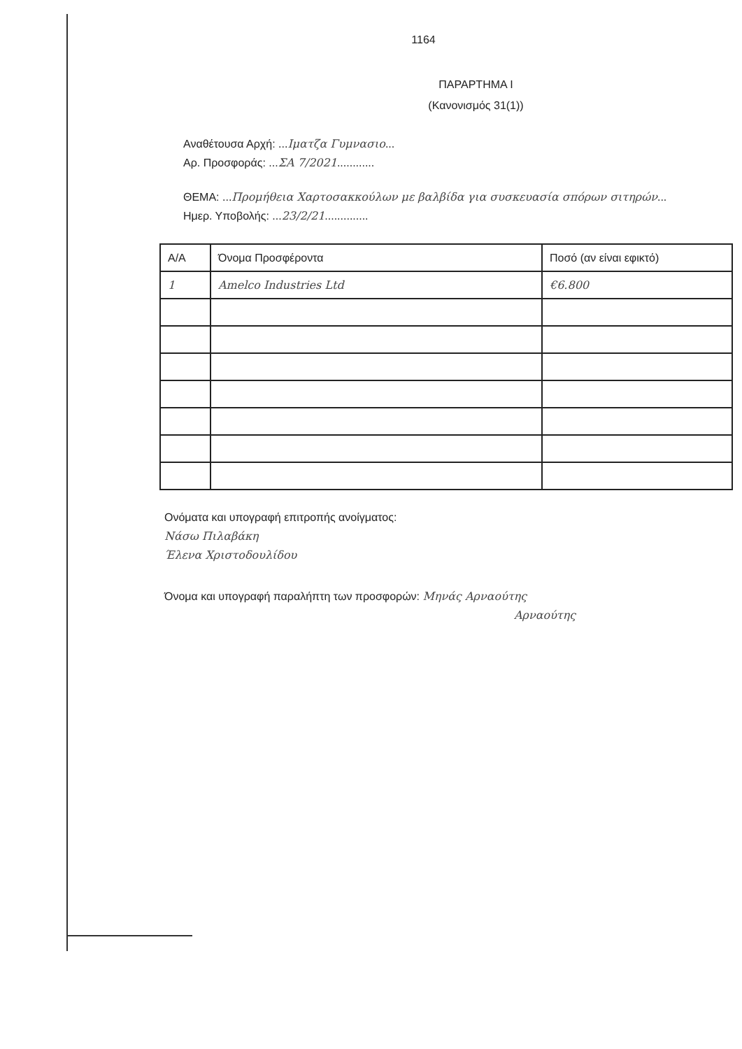1164
ΠΑΡΑΡΤΗΜΑ Ι
(Κανονισμός 31(1))
Αναθέτουσα Αρχή: ...Ιματζα Γυμνασιο...
Αρ. Προσφοράς: ...ΣΑ 7/2021............
ΘΕΜΑ: ...Προμήθεια Χαρτοσακκούλων με βαλβίδα για συσκευασία σπόρων σιτηρών...
Ημερ. Υποβολής: ...23/2/21..............
| Α/Α | Όνομα Προσφέροντα | Ποσό (αν είναι εφικτό) |
| --- | --- | --- |
| 1 | Amelco Industries Ltd | €6.800 |
Ονόματα και υπογραφή επιτροπής ανοίγματος:
Νάσω Πιλαβάκη
Έλενα Χριστοδουλίδου
Όνομα και υπογραφή παραλήπτη των προσφορών: Μηνάς Αρναούτης
Αρναούτης